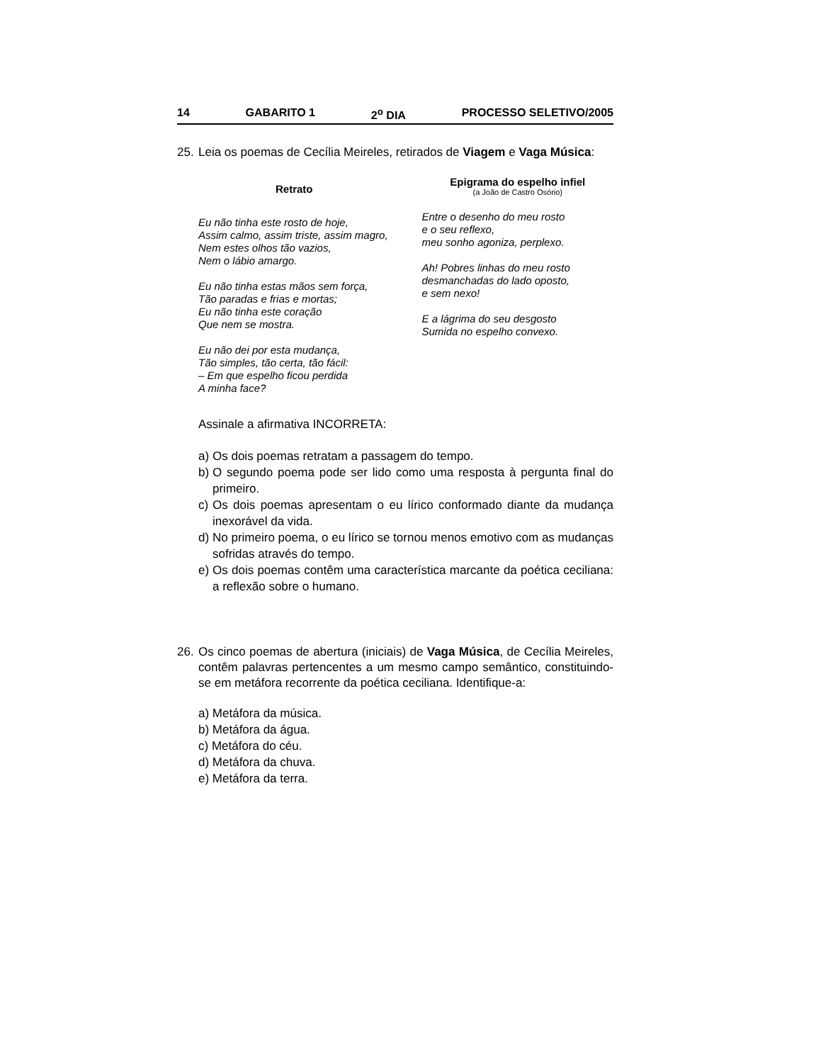14 GABARITO 1 2<sup>o</sup> DIA PROCESSO SELETIVO/2005
25.
Leia os poemas de Cecília Meireles, retirados de Viagem e Vaga Música:
Retrato
Eu não tinha este rosto de hoje,
Assim calmo, assim triste, assim magro,
Nem estes olhos tão vazios,
Nem o lábio amargo.
Eu não tinha estas mãos sem força,
Tão paradas e frias e mortas;
Eu não tinha este coração
Que nem se mostra.
Eu não dei por esta mudança,
Tão simples, tão certa, tão fácil:
– Em que espelho ficou perdida
A minha face?
Epigrama do espelho infiel
(a João de Castro Osório)
Entre o desenho do meu rosto
e o seu reflexo,
meu sonho agoniza, perplexo.
Ah! Pobres linhas do meu rosto
desmanchadas do lado oposto,
e sem nexo!
E a lágrima do seu desgosto
Sumida no espelho convexo.
Assinale a afirmativa INCORRETA:
a)
Os dois poemas retratam a passagem do tempo.
b)
O segundo poema pode ser lido como uma resposta à pergunta final do primeiro.
c)
Os dois poemas apresentam o eu lírico conformado diante da mudança inexorável da vida.
d)
No primeiro poema, o eu lírico se tornou menos emotivo com as mudanças sofridas através do tempo.
e)
Os dois poemas contêm uma característica marcante da poética ceciliana: a reflexão sobre o humano.
26.
Os cinco poemas de abertura (iniciais) de Vaga Música, de Cecília Meireles, contêm palavras pertencentes a um mesmo campo semântico, constituindo-se em metáfora recorrente da poética ceciliana. Identifique-a:
a) Metáfora da música.
b) Metáfora da água.
c) Metáfora do céu.
d) Metáfora da chuva.
e) Metáfora da terra.